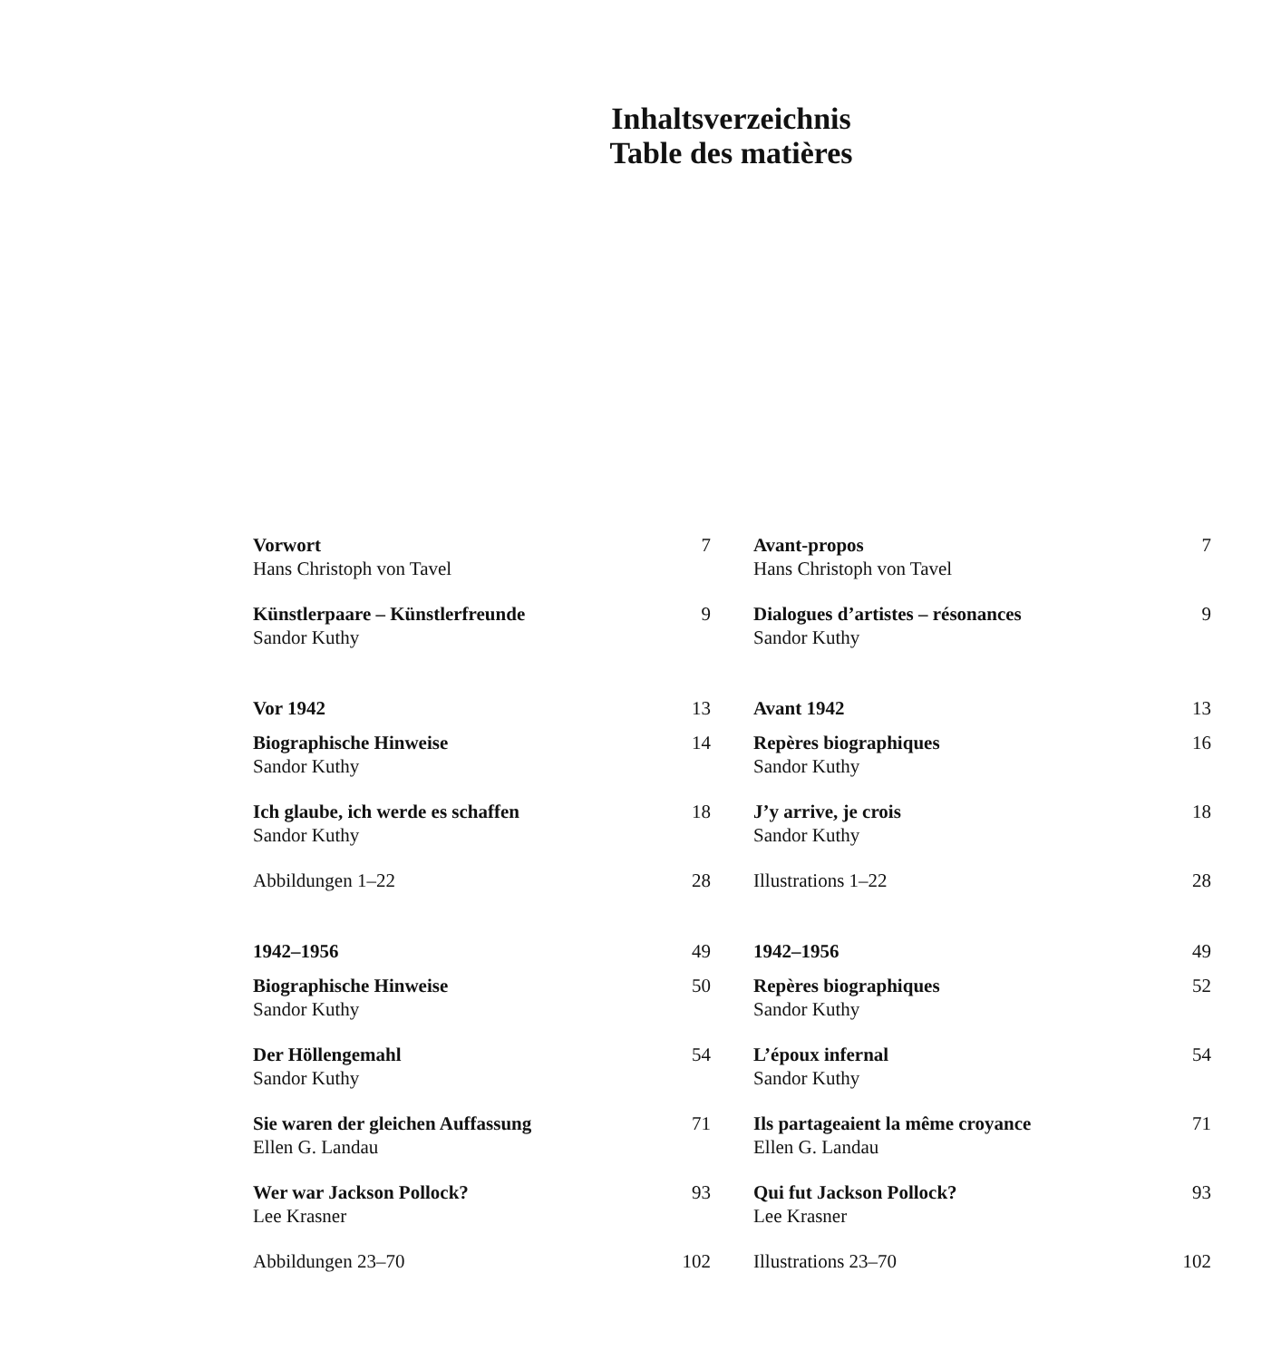Inhaltsverzeichnis
Table des matières
Vorwort 7
Hans Christoph von Tavel
Künstlerpaare – Künstlerfreunde 9
Sandor Kuthy
Vor 1942 13
Biographische Hinweise 14
Sandor Kuthy
Ich glaube, ich werde es schaffen 18
Sandor Kuthy
Abbildungen 1–22 28
1942–1956 49
Biographische Hinweise 50
Sandor Kuthy
Der Höllengemahl 54
Sandor Kuthy
Sie waren der gleichen Auffassung 71
Ellen G. Landau
Wer war Jackson Pollock? 93
Lee Krasner
Abbildungen 23–70 102
Avant-propos 7
Hans Christoph von Tavel
Dialogues d’artistes – résonances 9
Sandor Kuthy
Avant 1942 13
Repères biographiques 16
Sandor Kuthy
J’y arrive, je crois 18
Sandor Kuthy
Illustrations 1–22 28
1942–1956 49
Repères biographiques 52
Sandor Kuthy
L’époux infernal 54
Sandor Kuthy
Ils partageaient la même croyance 71
Ellen G. Landau
Qui fut Jackson Pollock? 93
Lee Krasner
Illustrations 23–70 102